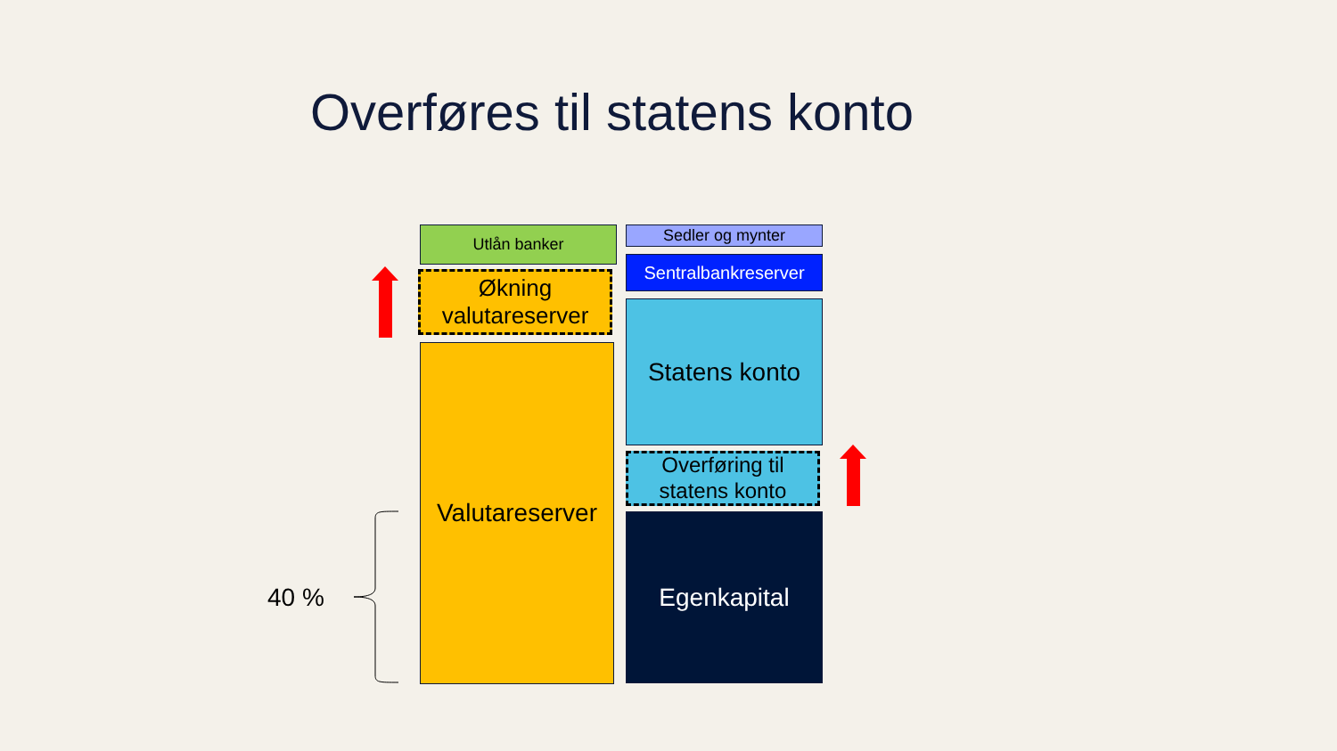Overføres til statens konto
Utlån banker
Økning
valutareserver
Valutareserver
Sedler og mynter
Sentralbankreserver
Statens konto
Overføring til
statens konto
Egenkapital
40 %